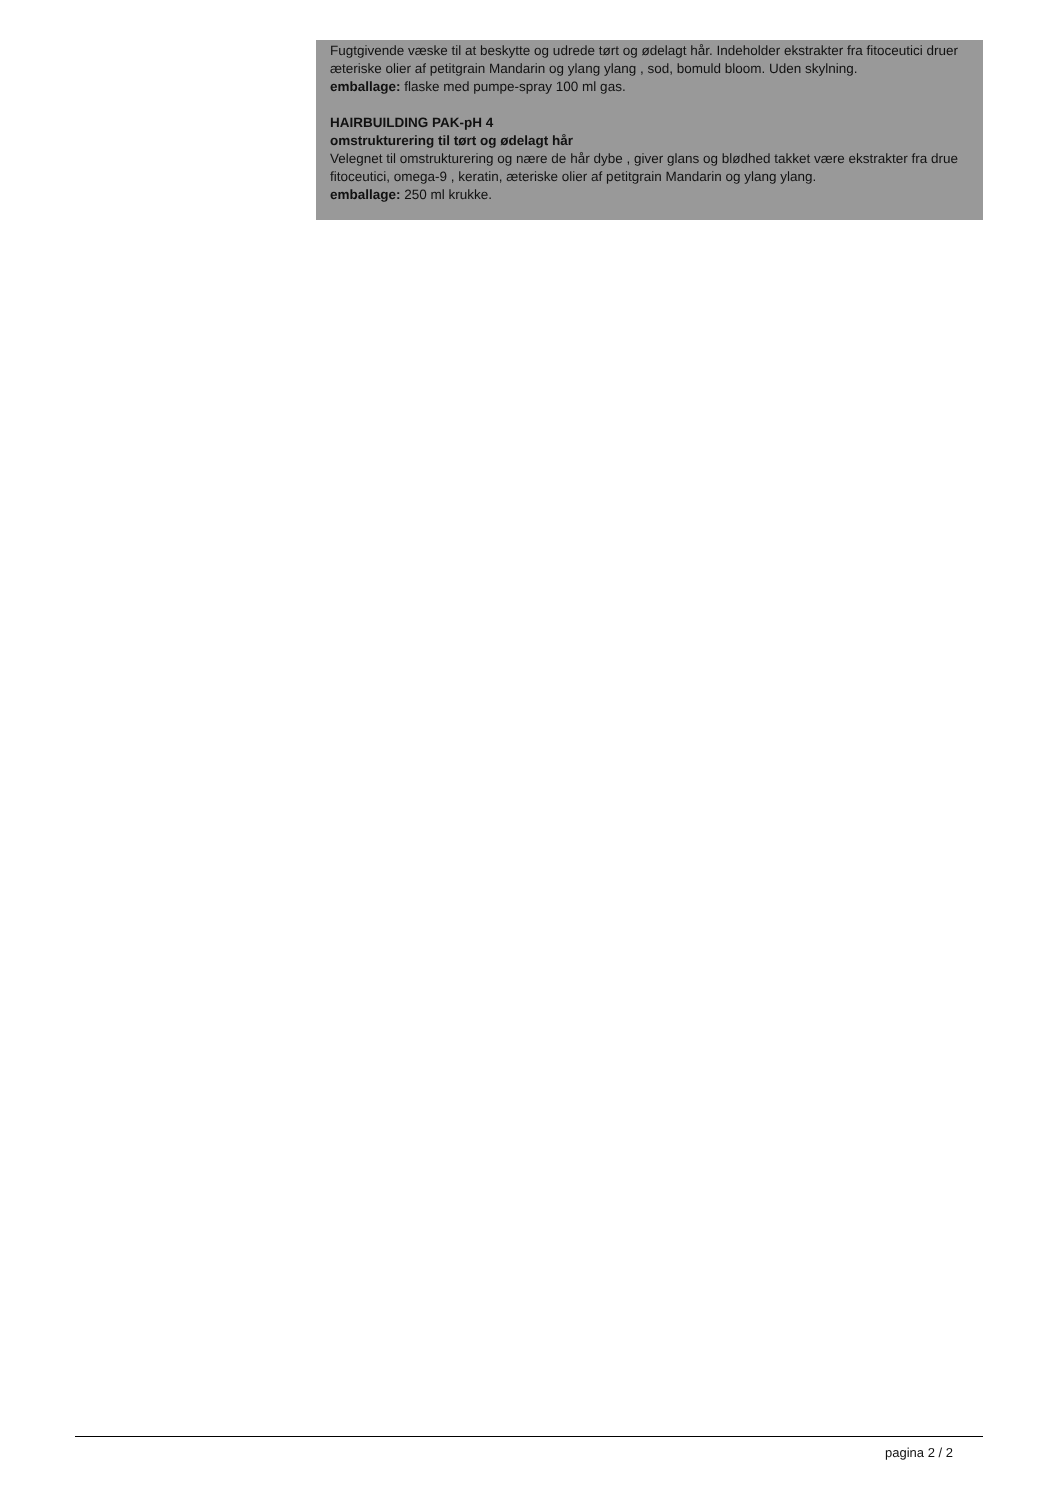Fugtgivende væske til at beskytte og udrede tørt og ødelagt hår. Indeholder ekstrakter fra fitoceutici druer æteriske olier af petitgrain Mandarin og ylang ylang , sod, bomuld bloom. Uden skylning.
emballage: flaske med pumpe-spray 100 ml gas.
HAIRBUILDING PAK-pH 4
omstrukturering til tørt og ødelagt hår
Velegnet til omstrukturering og nære de hår dybe , giver glans og blødhed takket være ekstrakter fra drue fitoceutici, omega-9 , keratin, æteriske olier af petitgrain Mandarin og ylang ylang.
emballage: 250 ml krukke.
pagina 2 / 2